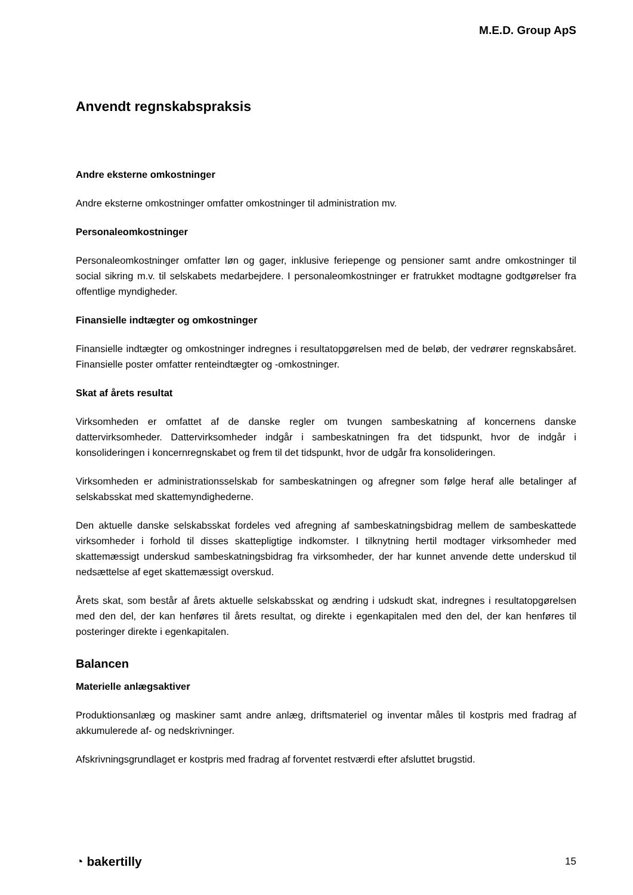M.E.D. Group ApS
Anvendt regnskabspraksis
Andre eksterne omkostninger
Andre eksterne omkostninger omfatter omkostninger til administration mv.
Personaleomkostninger
Personaleomkostninger omfatter løn og gager, inklusive feriepenge og pensioner samt andre omkostninger til social sikring m.v. til selskabets medarbejdere. I personaleomkostninger er fratrukket modtagne godtgørelser fra offentlige myndigheder.
Finansielle indtægter og omkostninger
Finansielle indtægter og omkostninger indregnes i resultatopgørelsen med de beløb, der vedrører regnskabsåret. Finansielle poster omfatter renteindtægter og -omkostninger.
Skat af årets resultat
Virksomheden er omfattet af de danske regler om tvungen sambeskatning af koncernens danske dattervirksomheder. Dattervirksomheder indgår i sambeskatningen fra det tidspunkt, hvor de indgår i konsolideringen i koncernregnskabet og frem til det tidspunkt, hvor de udgår fra konsolideringen.
Virksomheden er administrationsselskab for sambeskatningen og afregner som følge heraf alle betalinger af selskabsskat med skattemyndighederne.
Den aktuelle danske selskabsskat fordeles ved afregning af sambeskatningsbidrag mellem de sambeskattede virksomheder i forhold til disses skattepligtige indkomster. I tilknytning hertil modtager virksomheder med skattemæssigt underskud sambeskatningsbidrag fra virksomheder, der har kunnet anvende dette underskud til nedsættelse af eget skattemæssigt overskud.
Årets skat, som består af årets aktuelle selskabsskat og ændring i udskudt skat, indregnes i resultatopgørelsen med den del, der kan henføres til årets resultat, og direkte i egenkapitalen med den del, der kan henføres til posteringer direkte i egenkapitalen.
Balancen
Materielle anlægsaktiver
Produktionsanlæg og maskiner samt andre anlæg, driftsmateriel og inventar måles til kostpris med fradrag af akkumulerede af- og nedskrivninger.
Afskrivningsgrundlaget er kostpris med fradrag af forventet restværdi efter afsluttet brugstid.
◔ bakertilly 15